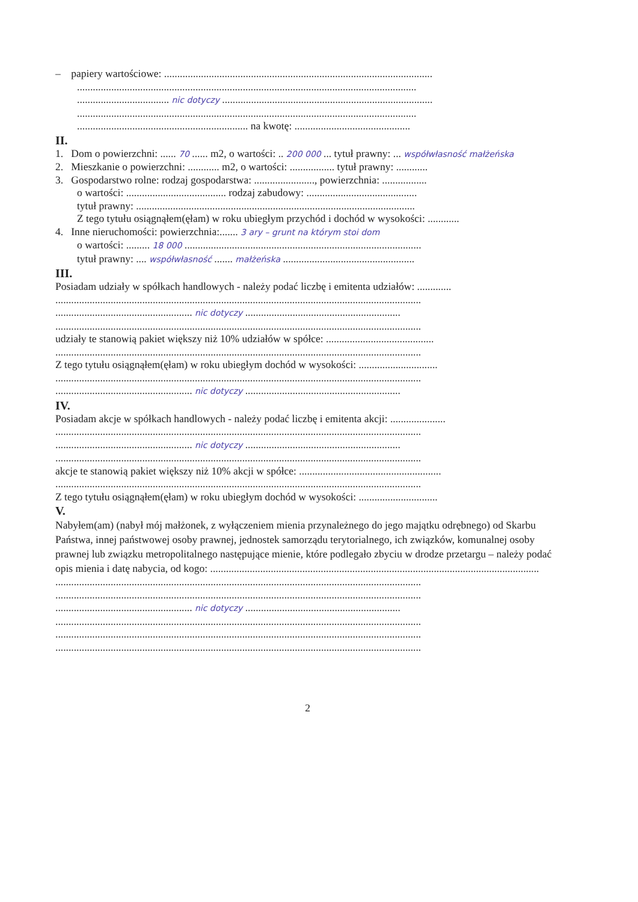– papiery wartościowe: ......................................................................................................
.................................................................................................................................
................................... nic dotyczy ................................................................................
.................................................................................................................................
................................................................. na kwotę: ............................................
II.
1. Dom o powierzchni: ...... 70 ...... m2, o wartości: .. 200 000 ... tytuł prawny: ... współwłasność małżeńska
2. Mieszkanie o powierzchni: ............ m2, o wartości: ................. tytuł prawny: ............
3. Gospodarstwo rolne: rodzaj gospodarstwa: ......................., powierzchnia: .................
o wartości: ...................................... rodzaj zabudowy: ..........................................
tytuł prawny: ..........................................................................................................
Z tego tytułu osiągnąłem(ęłam) w roku ubiegłym przychód i dochód w wysokości: ............
4. Inne nieruchomości: powierzchnia:....... 3 ary – grunt na którym stoi dom
o wartości: ......... 18 000 ..........................................................................................
tytuł prawny: .... współwłasność ....... małżeńska ..................................................
III.
Posiadam udziały w spółkach handlowych - należy podać liczbę i emitenta udziałów: .............
...........................................................................................................................................
.................................................... nic dotyczy ...........................................................
...........................................................................................................................................
udziały te stanowią pakiet większy niż 10% udziałów w spółce: .........................................
...........................................................................................................................................
Z tego tytułu osiągnąłem(ęłam) w roku ubiegłym dochód w wysokości: ..............................
...........................................................................................................................................
.................................................... nic dotyczy ...........................................................
IV.
Posiadam akcje w spółkach handlowych - należy podać liczbę i emitenta akcji: .....................
...........................................................................................................................................
.................................................... nic dotyczy ...........................................................
...........................................................................................................................................
akcje te stanowią pakiet większy niż 10% akcji w spółce: ......................................................
...........................................................................................................................................
Z tego tytułu osiągnąłem(ęłam) w roku ubiegłym dochód w wysokości: ..............................
V.
Nabyłem(am) (nabył mój małżonek, z wyłączeniem mienia przynależnego do jego majątku odrębnego) od Skarbu Państwa, innej państwowej osoby prawnej, jednostek samorządu terytorialnego, ich związków, komunalnej osoby prawnej lub związku metropolitalnego następujące mienie, które podlegało zbyciu w drodze przetargu – należy podać opis mienia i datę nabycia, od kogo: .............................................................................................................................
...........................................................................................................................................
...........................................................................................................................................
.................................................... nic dotyczy ...........................................................
...........................................................................................................................................
...........................................................................................................................................
...........................................................................................................................................
2